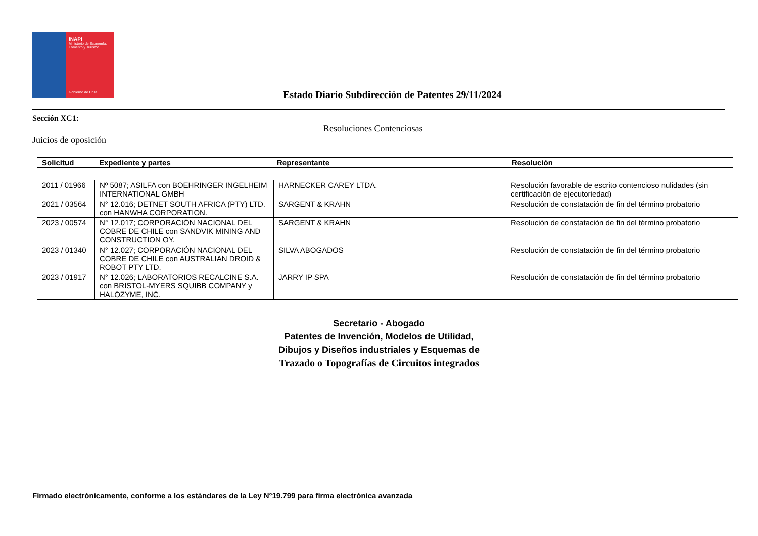INAPI
Ministerio de Economía, Fomento y Turismo
Gobierno de Chile
Estado Diario Subdirección de Patentes 29/11/2024
Sección XC1:
Resoluciones Contenciosas
Juicios de oposición
| Solicitud | Expediente y partes | Representante | Resolución |
| --- | --- | --- | --- |
| 2011 / 01966 | Nº 5087; ASILFA con BOEHRINGER INGELHEIM INTERNATIONAL GMBH | HARNECKER CAREY LTDA. | Resolución favorable de escrito contencioso nulidades (sin certificación de ejecutoriedad) |
| 2021 / 03564 | N° 12.016; DETNET SOUTH AFRICA (PTY) LTD. con HANWHA CORPORATION. | SARGENT & KRAHN | Resolución de constatación de fin del término probatorio |
| 2023 / 00574 | N° 12.017; CORPORACIÓN NACIONAL DEL COBRE DE CHILE con SANDVIK MINING AND CONSTRUCTION OY. | SARGENT & KRAHN | Resolución de constatación de fin del término probatorio |
| 2023 / 01340 | N° 12.027; CORPORACIÓN NACIONAL DEL COBRE DE CHILE con AUSTRALIAN DROID & ROBOT PTY LTD. | SILVA ABOGADOS | Resolución de constatación de fin del término probatorio |
| 2023 / 01917 | N° 12.026; LABORATORIOS RECALCINE S.A. con BRISTOL-MYERS SQUIBB COMPANY y HALOZYME, INC. | JARRY IP SPA | Resolución de constatación de fin del término probatorio |
Secretario - Abogado
Patentes de Invención, Modelos de Utilidad,
Dibujos y Diseños industriales y Esquemas de
Trazado o Topografías de Circuitos integrados
Firmado electrónicamente, conforme a los estándares de la Ley N°19.799 para firma electrónica avanzada